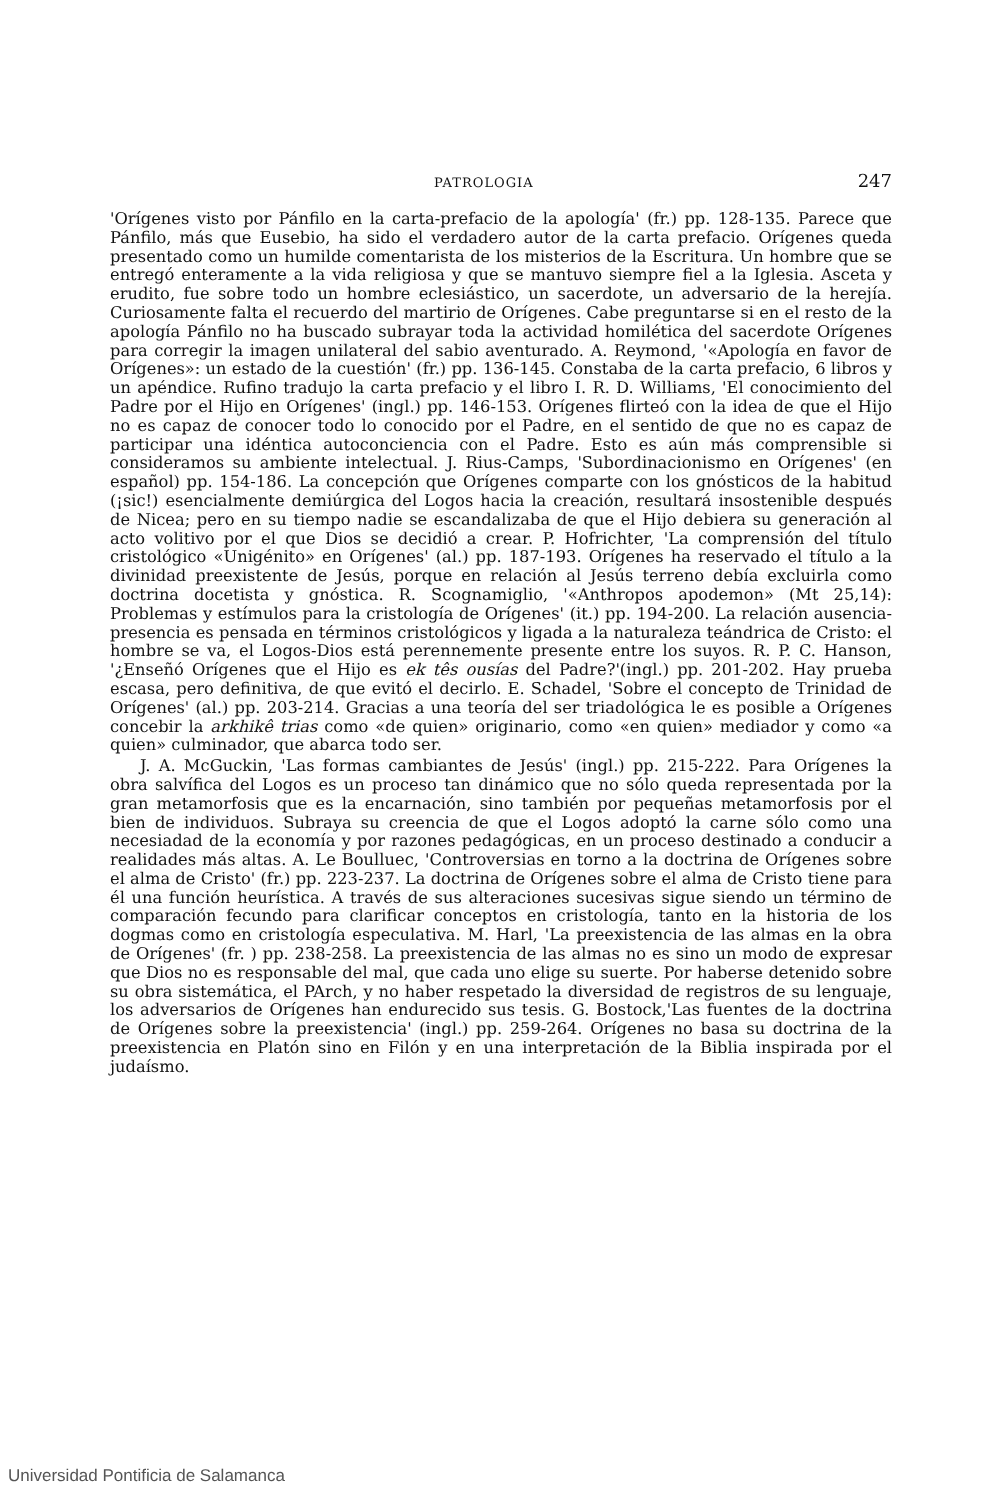PATROLOGIA 247
'Orígenes visto por Pánfilo en la carta-prefacio de la apología' (fr.) pp. 128-135. Parece que Pánfilo, más que Eusebio, ha sido el verdadero autor de la carta prefacio. Orígenes queda presentado como un humilde comentarista de los misterios de la Escritura. Un hombre que se entregó enteramente a la vida religiosa y que se mantuvo siempre fiel a la Iglesia. Asceta y erudito, fue sobre todo un hombre eclesiástico, un sacerdote, un adversario de la herejía. Curiosamente falta el recuerdo del martirio de Orígenes. Cabe preguntarse si en el resto de la apología Pánfilo no ha buscado subrayar toda la actividad homilética del sacerdote Orígenes para corregir la imagen unilateral del sabio aventurado. A. Reymond, '«Apología en favor de Orígenes»: un estado de la cuestión' (fr.) pp. 136-145. Constaba de la carta prefacio, 6 libros y un apéndice. Rufino tradujo la carta prefacio y el libro I. R. D. Williams, 'El conocimiento del Padre por el Hijo en Orígenes' (ingl.) pp. 146-153. Orígenes flirteó con la idea de que el Hijo no es capaz de conocer todo lo conocido por el Padre, en el sentido de que no es capaz de participar una idéntica autoconciencia con el Padre. Esto es aún más comprensible si consideramos su ambiente intelectual. J. Rius-Camps, 'Subordinacionismo en Orígenes' (en español) pp. 154-186. La concepción que Orígenes comparte con los gnósticos de la habitud (¡sic!) esencialmente demiúrgica del Logos hacia la creación, resultará insostenible después de Nicea; pero en su tiempo nadie se escandalizaba de que el Hijo debiera su generación al acto volitivo por el que Dios se decidió a crear. P. Hofrichter, 'La comprensión del título cristológico «Unigénito» en Orígenes' (al.) pp. 187-193. Orígenes ha reservado el título a la divinidad preexistente de Jesús, porque en relación al Jesús terreno debía excluirla como doctrina docetista y gnóstica. R. Scognamiglio, '«Anthropos apodemon» (Mt 25,14): Problemas y estímulos para la cristología de Orígenes' (it.) pp. 194-200. La relación ausencia-presencia es pensada en términos cristológicos y ligada a la naturaleza teándrica de Cristo: el hombre se va, el Logos-Dios está perennemente presente entre los suyos. R. P. C. Hanson, '¿Enseñó Orígenes que el Hijo es ek tês ousías del Padre?'(ingl.) pp. 201-202. Hay prueba escasa, pero definitiva, de que evitó el decirlo. E. Schadel, 'Sobre el concepto de Trinidad de Orígenes' (al.) pp. 203-214. Gracias a una teoría del ser triadológica le es posible a Orígenes concebir la arkhikê trias como «de quien» originario, como «en quien» mediador y como «a quien» culminador, que abarca todo ser.
J. A. McGuckin, 'Las formas cambiantes de Jesús' (ingl.) pp. 215-222. Para Orígenes la obra salvífica del Logos es un proceso tan dinámico que no sólo queda representada por la gran metamorfosis que es la encarnación, sino también por pequeñas metamorfosis por el bien de individuos. Subraya su creencia de que el Logos adoptó la carne sólo como una necesiadad de la economía y por razones pedagógicas, en un proceso destinado a conducir a realidades más altas. A. Le Boulluec, 'Controversias en torno a la doctrina de Orígenes sobre el alma de Cristo' (fr.) pp. 223-237. La doctrina de Orígenes sobre el alma de Cristo tiene para él una función heurística. A través de sus alteraciones sucesivas sigue siendo un término de comparación fecundo para clarificar conceptos en cristología, tanto en la historia de los dogmas como en cristología especulativa. M. Harl, 'La preexistencia de las almas en la obra de Orígenes' (fr. ) pp. 238-258. La preexistencia de las almas no es sino un modo de expresar que Dios no es responsable del mal, que cada uno elige su suerte. Por haberse detenido sobre su obra sistemática, el PArch, y no haber respetado la diversidad de registros de su lenguaje, los adversarios de Orígenes han endurecido sus tesis. G. Bostock,'Las fuentes de la doctrina de Orígenes sobre la preexistencia' (ingl.) pp. 259-264. Orígenes no basa su doctrina de la preexistencia en Platón sino en Filón y en una interpretación de la Biblia inspirada por el judaísmo.
Universidad Pontificia de Salamanca